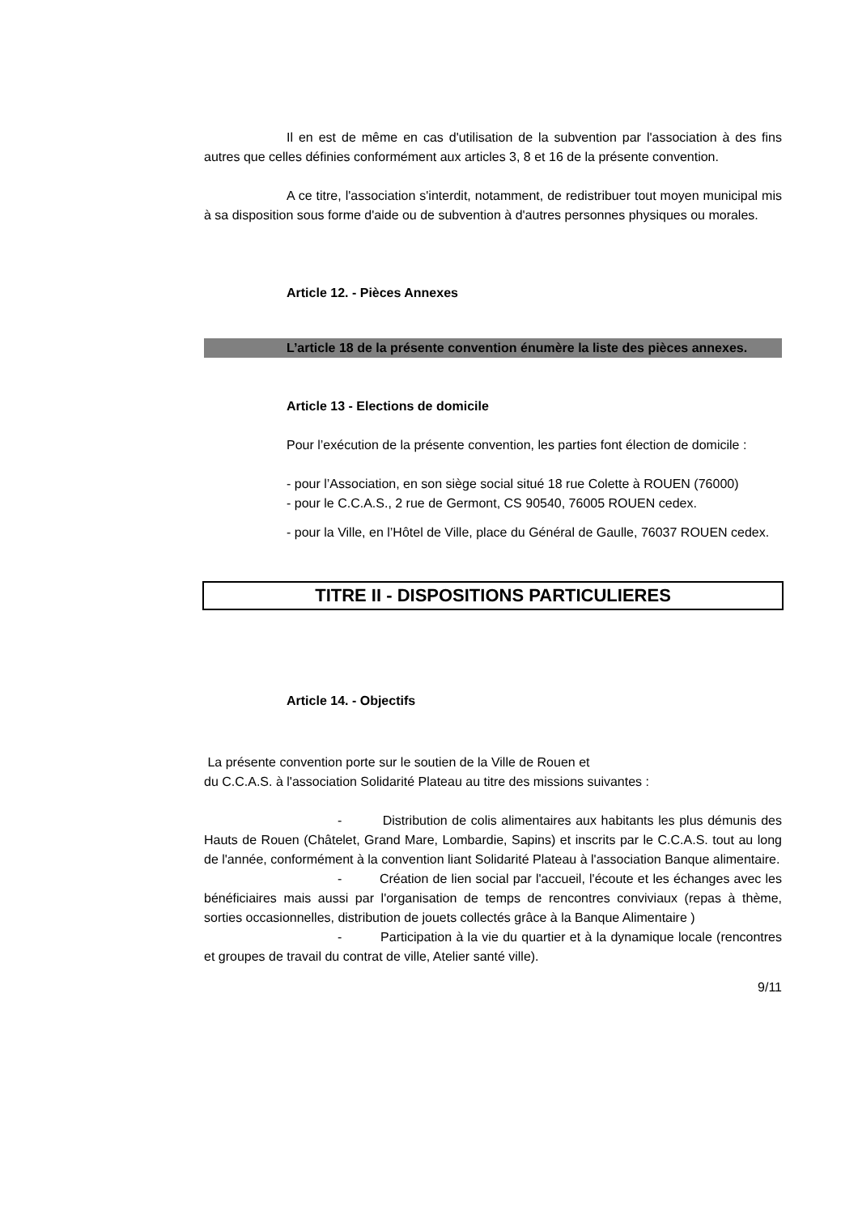Il en est de même en cas d'utilisation de la subvention par l'association à des fins autres que celles définies conformément aux articles 3, 8 et 16 de la présente convention.
A ce titre, l'association s'interdit, notamment, de redistribuer tout moyen municipal mis à sa disposition sous forme d'aide ou de subvention à d'autres personnes physiques ou morales.
Article 12. - Pièces Annexes
L’article 18 de la présente convention énumère la liste des pièces annexes.
Article 13 - Elections de domicile
Pour l’exécution de la présente convention, les parties font élection de domicile :
- pour l’Association, en son siège social situé 18 rue Colette à ROUEN (76000)
- pour le C.C.A.S., 2 rue de Germont, CS 90540, 76005 ROUEN cedex.
- pour la Ville, en l’Hôtel de Ville, place du Général de Gaulle, 76037 ROUEN cedex.
TITRE II - DISPOSITIONS PARTICULIERES
Article 14. - Objectifs
La présente convention porte sur le soutien de la Ville de Rouen et
du C.C.A.S. à l'association Solidarité Plateau au titre des missions suivantes :
- Distribution de colis alimentaires aux habitants les plus démunis des Hauts de Rouen (Châtelet, Grand Mare, Lombardie, Sapins) et inscrits par le C.C.A.S. tout au long de l'année, conformément à la convention liant Solidarité Plateau à l'association Banque alimentaire.
- Création de lien social par l'accueil, l'écoute et les échanges avec les bénéficiaires mais aussi par l'organisation de temps de rencontres conviviaux (repas à thème, sorties occasionnelles, distribution de jouets collectés grâce à la Banque Alimentaire )
- Participation à la vie du quartier et à la dynamique locale (rencontres et groupes de travail du contrat de ville, Atelier santé ville).
9/11